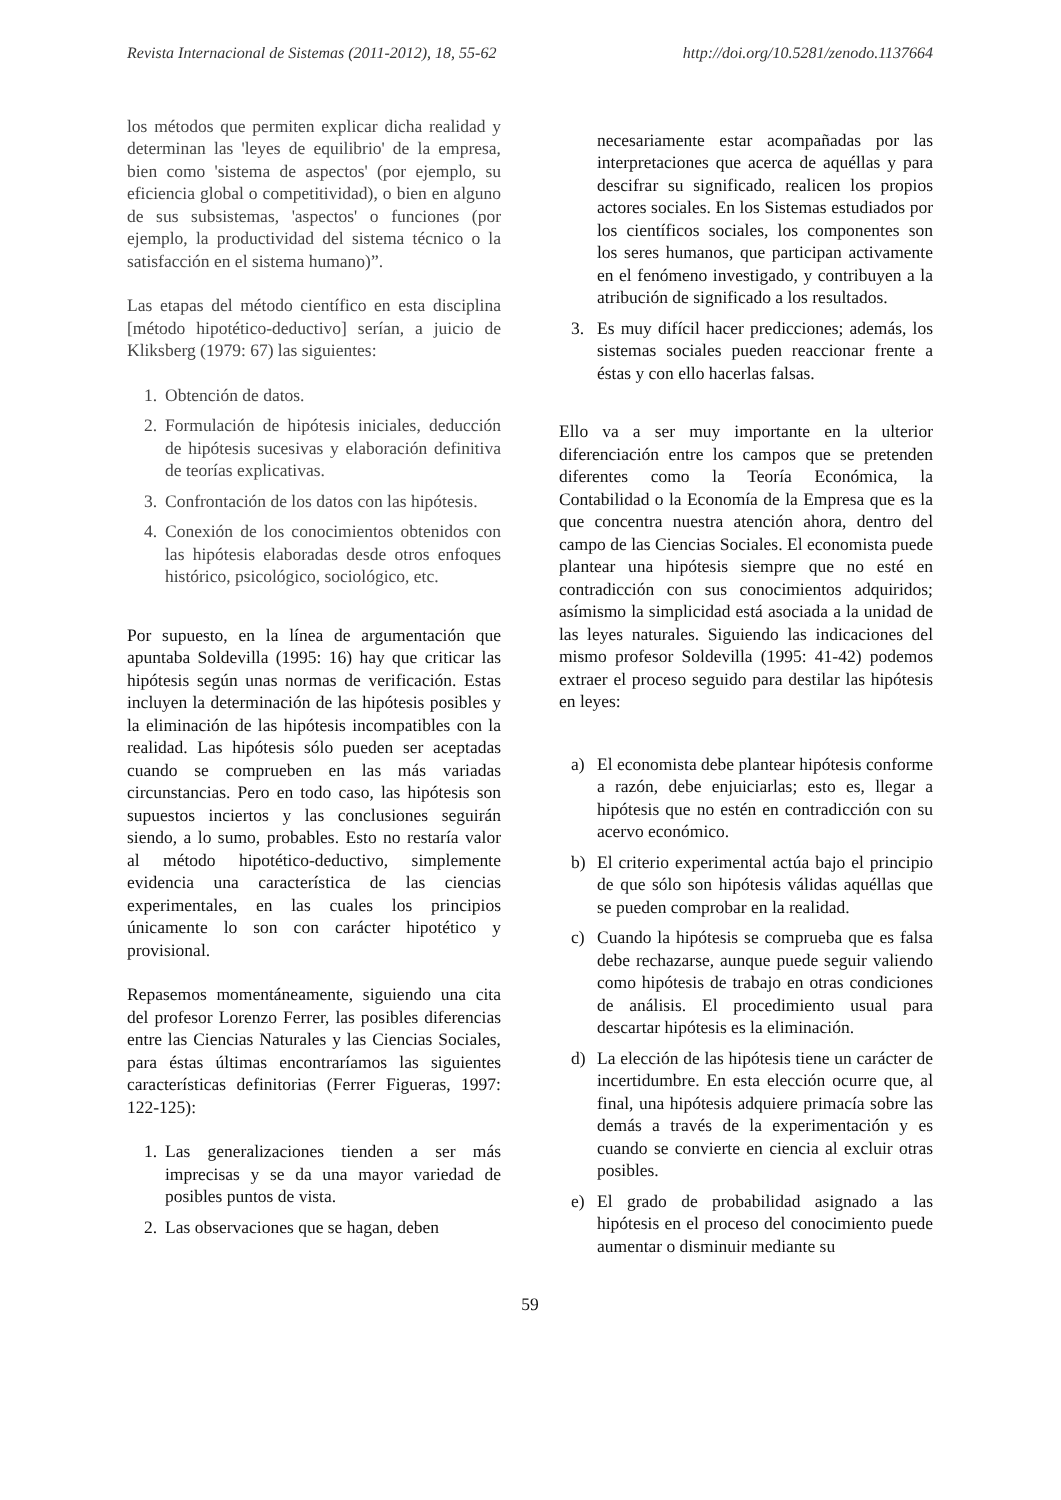Revista Internacional de Sistemas (2011-2012), 18, 55-62 http://doi.org/10.5281/zenodo.1137664
los métodos que permiten explicar dicha realidad y determinan las 'leyes de equilibrio' de la empresa, bien como 'sistema de aspectos' (por ejemplo, su eficiencia global o competitividad), o bien en alguno de sus subsistemas, 'aspectos' o funciones (por ejemplo, la productividad del sistema técnico o la satisfacción en el sistema humano)”.
Las etapas del método científico en esta disciplina [método hipotético-deductivo] serían, a juicio de Kliksberg (1979: 67) las siguientes:
1. Obtención de datos.
2. Formulación de hipótesis iniciales, deducción de hipótesis sucesivas y elaboración definitiva de teorías explicativas.
3. Confrontación de los datos con las hipótesis.
4. Conexión de los conocimientos obtenidos con las hipótesis elaboradas desde otros enfoques histórico, psicológico, sociológico, etc.
Por supuesto, en la línea de argumentación que apuntaba Soldevilla (1995: 16) hay que criticar las hipótesis según unas normas de verificación. Estas incluyen la determinación de las hipótesis posibles y la eliminación de las hipótesis incompatibles con la realidad. Las hipótesis sólo pueden ser aceptadas cuando se comprueben en las más variadas circunstancias. Pero en todo caso, las hipótesis son supuestos inciertos y las conclusiones seguirán siendo, a lo sumo, probables. Esto no restaría valor al método hipotético-deductivo, simplemente evidencia una característica de las ciencias experimentales, en las cuales los principios únicamente lo son con carácter hipotético y provisional.
Repasemos momentáneamente, siguiendo una cita del profesor Lorenzo Ferrer, las posibles diferencias entre las Ciencias Naturales y las Ciencias Sociales, para éstas últimas encontraríamos las siguientes características definitorias (Ferrer Figueras, 1997: 122-125):
1. Las generalizaciones tienden a ser más imprecisas y se da una mayor variedad de posibles puntos de vista.
2. Las observaciones que se hagan, deben
necesariamente estar acompañadas por las interpretaciones que acerca de aquéllas y para descifrar su significado, realicen los propios actores sociales. En los Sistemas estudiados por los científicos sociales, los componentes son los seres humanos, que participan activamente en el fenómeno investigado, y contribuyen a la atribución de significado a los resultados.
3. Es muy difícil hacer predicciones; además, los sistemas sociales pueden reaccionar frente a éstas y con ello hacerlas falsas.
Ello va a ser muy importante en la ulterior diferenciación entre los campos que se pretenden diferentes como la Teoría Económica, la Contabilidad o la Economía de la Empresa que es la que concentra nuestra atención ahora, dentro del campo de las Ciencias Sociales. El economista puede plantear una hipótesis siempre que no esté en contradicción con sus conocimientos adquiridos; asímismo la simplicidad está asociada a la unidad de las leyes naturales. Siguiendo las indicaciones del mismo profesor Soldevilla (1995: 41-42) podemos extraer el proceso seguido para destilar las hipótesis en leyes:
a) El economista debe plantear hipótesis conforme a razón, debe enjuiciarlas; esto es, llegar a hipótesis que no estén en contradicción con su acervo económico.
b) El criterio experimental actúa bajo el principio de que sólo son hipótesis válidas aquéllas que se pueden comprobar en la realidad.
c) Cuando la hipótesis se comprueba que es falsa debe rechazarse, aunque puede seguir valiendo como hipótesis de trabajo en otras condiciones de análisis. El procedimiento usual para descartar hipótesis es la eliminación.
d) La elección de las hipótesis tiene un carácter de incertidumbre. En esta elección ocurre que, al final, una hipótesis adquiere primacía sobre las demás a través de la experimentación y es cuando se convierte en ciencia al excluir otras posibles.
e) El grado de probabilidad asignado a las hipótesis en el proceso del conocimiento puede aumentar o disminuir mediante su
59